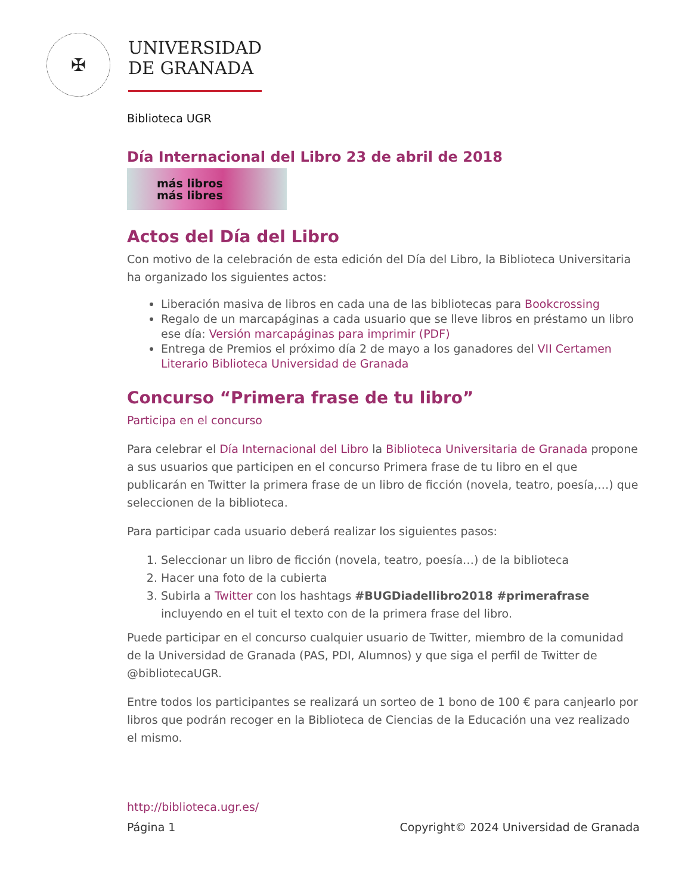✠
UNIVERSIDAD
DE GRANADA
Biblioteca UGR
Día Internacional del Libro 23 de abril de 2018
más libros
más libres
Actos del Día del Libro
Con motivo de la celebración de esta edición del Día del Libro, la Biblioteca Universitaria ha organizado los siguientes actos:
Liberación masiva de libros en cada una de las bibliotecas para Bookcrossing
Regalo de un marcapáginas a cada usuario que se lleve libros en préstamo un libro ese día: Versión marcapáginas para imprimir (PDF)
Entrega de Premios el próximo día 2 de mayo a los ganadores del VII Certamen Literario Biblioteca Universidad de Granada
Concurso “Primera frase de tu libro”
Participa en el concurso
Para celebrar el Día Internacional del Libro la Biblioteca Universitaria de Granada propone a sus usuarios que participen en el concurso Primera frase de tu libro en el que publicarán en Twitter la primera frase de un libro de ficción (novela, teatro, poesía,…) que seleccionen de la biblioteca.
Para participar cada usuario deberá realizar los siguientes pasos:
1. Seleccionar un libro de ficción (novela, teatro, poesía…) de la biblioteca
2. Hacer una foto de la cubierta
3. Subirla a Twitter con los hashtags #BUGDiadellibro2018 #primerafrase incluyendo en el tuit el texto con de la primera frase del libro.
Puede participar en el concurso cualquier usuario de Twitter, miembro de la comunidad de la Universidad de Granada (PAS, PDI, Alumnos) y que siga el perfil de Twitter de @bibliotecaUGR.
Entre todos los participantes se realizará un sorteo de 1 bono de 100 € para canjearlo por libros que podrán recoger en la Biblioteca de Ciencias de la Educación una vez realizado el mismo.
http://biblioteca.ugr.es/
Página 1 Copyright© 2024 Universidad de Granada